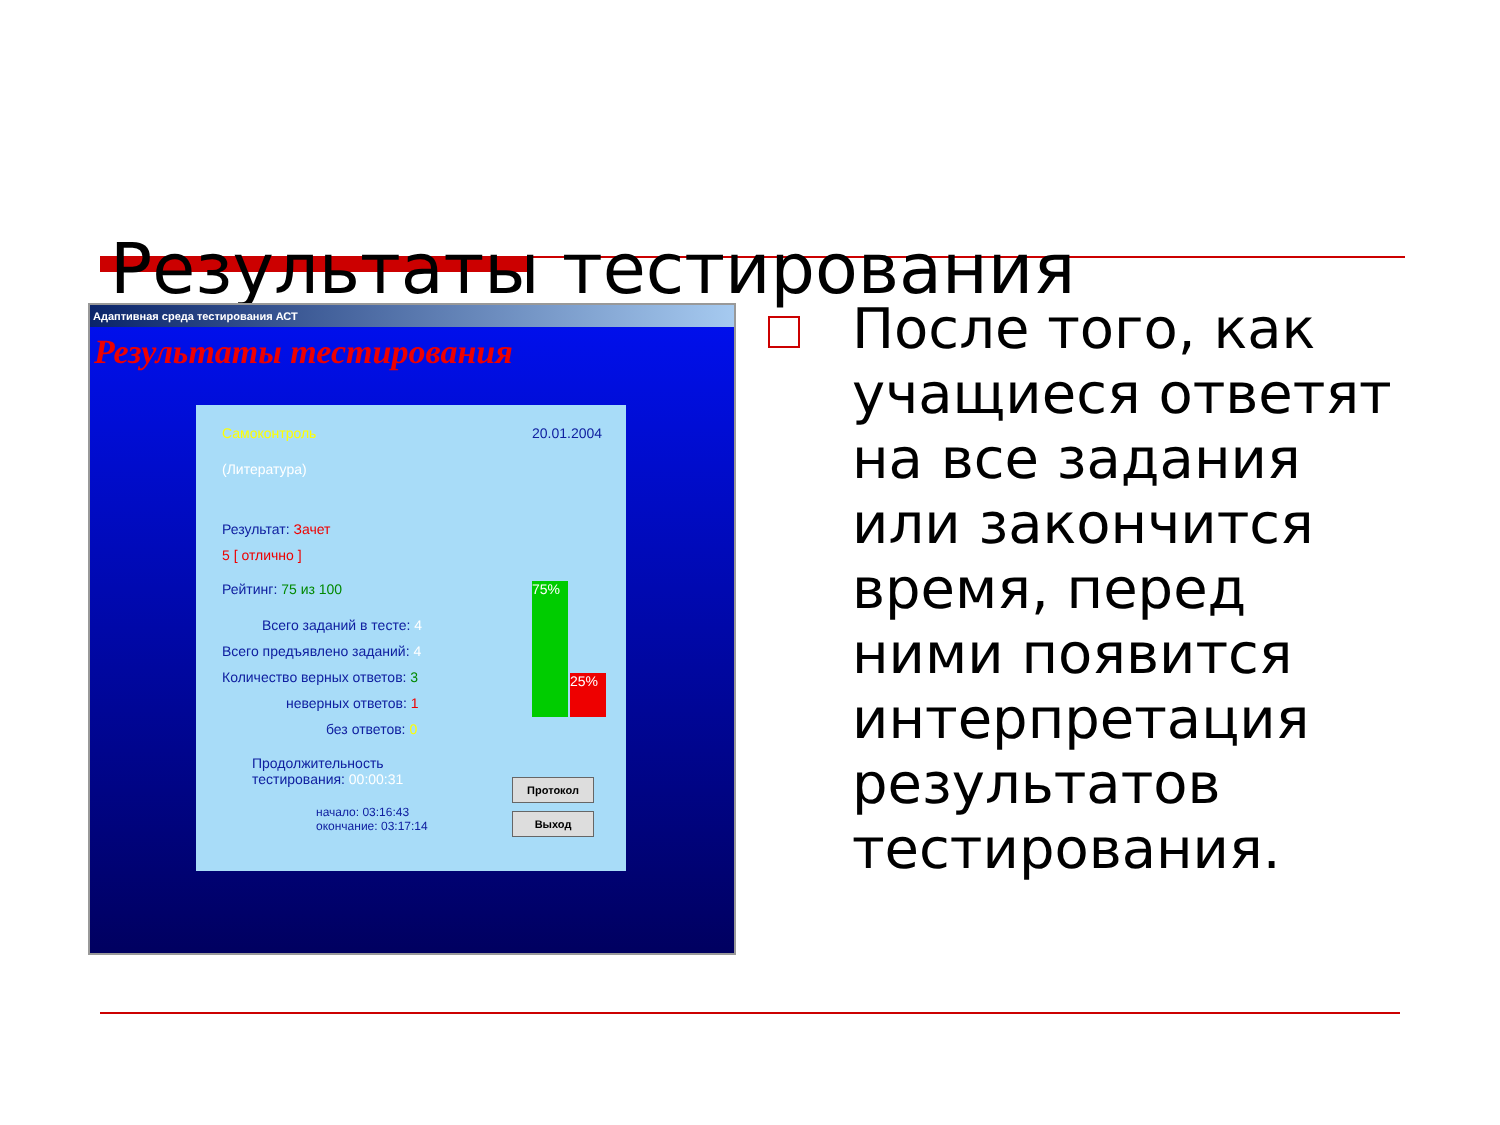Результаты тестирования
Адаптивная среда тестирования АСТ
Результаты тестирования
Самоконтроль 20.01.2004
(Литература)
Результат: Зачет
5 [ отлично ]
Рейтинг: 75 из 100
Всего заданий в тесте: 4
Всего предъявлено заданий: 4
Количество верных ответов: 3
неверных ответов: 1
без ответов: 0
Продолжительность
тестирования: 00:00:31
начало: 03:16:43
окончание: 03:17:14
75%
25%
Протокол
Выход
После того, как учащиеся ответят на все задания или закончится время, перед ними появится интерпретация результатов тестирования.